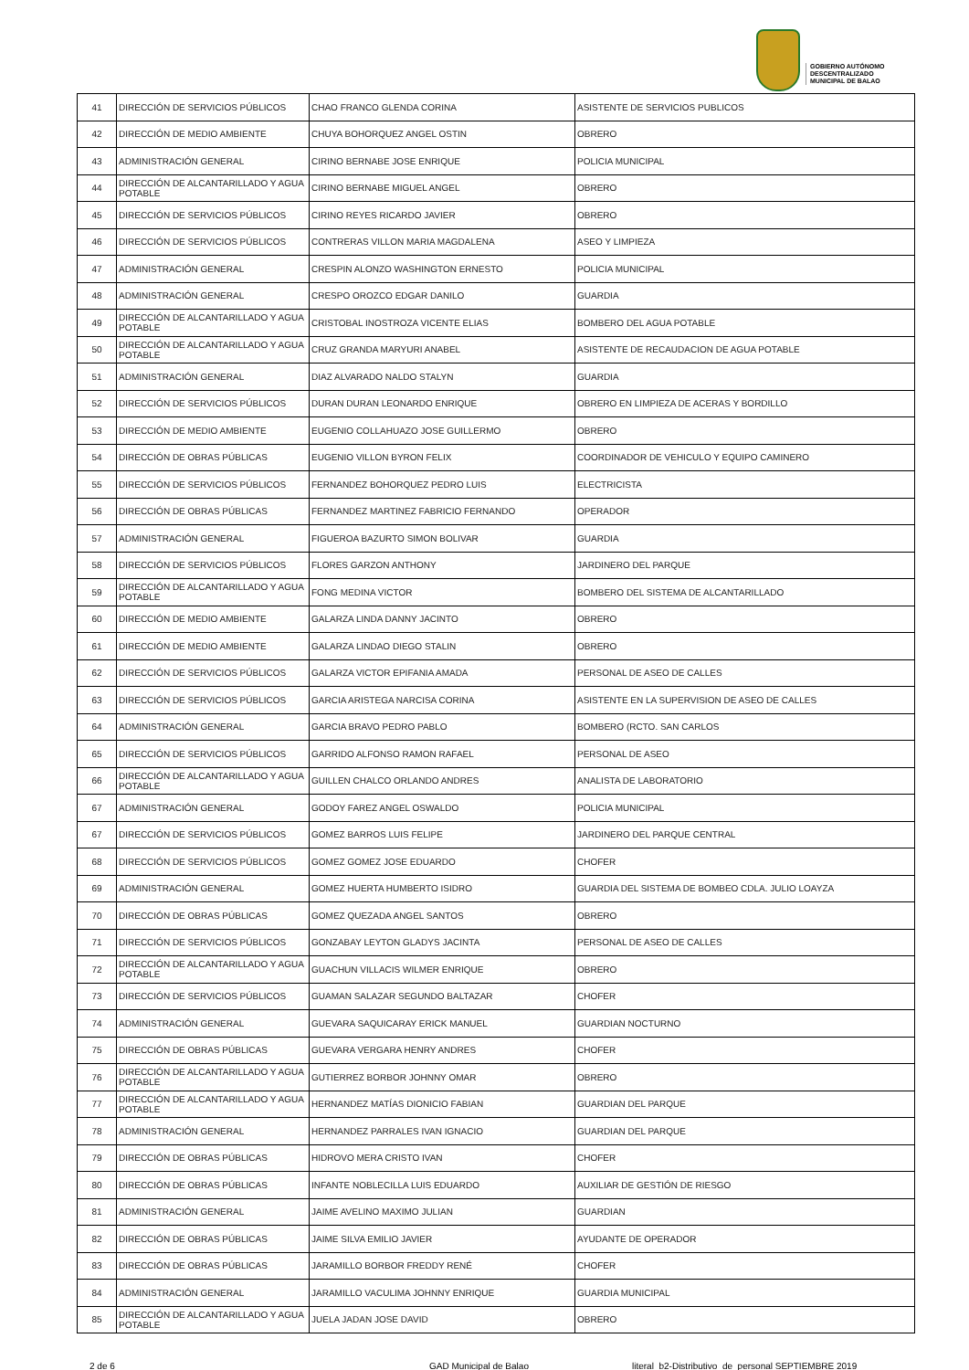GOBIERNO AUTÓNOMO
DESCENTRALIZADO
MUNICIPAL DE BALAO
| 41 | DIRECCIÓN DE SERVICIOS PÚBLICOS | CHAO FRANCO GLENDA CORINA | ASISTENTE DE SERVICIOS PUBLICOS |
| 42 | DIRECCIÓN DE MEDIO AMBIENTE | CHUYA BOHORQUEZ ANGEL OSTIN | OBRERO |
| 43 | ADMINISTRACIÓN GENERAL | CIRINO BERNABE JOSE ENRIQUE | POLICIA MUNICIPAL |
| 44 | DIRECCIÓN DE ALCANTARILLADO Y AGUA POTABLE | CIRINO BERNABE MIGUEL ANGEL | OBRERO |
| 45 | DIRECCIÓN DE SERVICIOS PÚBLICOS | CIRINO REYES RICARDO JAVIER | OBRERO |
| 46 | DIRECCIÓN DE SERVICIOS PÚBLICOS | CONTRERAS VILLON MARIA MAGDALENA | ASEO Y LIMPIEZA |
| 47 | ADMINISTRACIÓN GENERAL | CRESPIN ALONZO WASHINGTON ERNESTO | POLICIA MUNICIPAL |
| 48 | ADMINISTRACIÓN GENERAL | CRESPO OROZCO EDGAR DANILO | GUARDIA |
| 49 | DIRECCIÓN DE ALCANTARILLADO Y AGUA POTABLE | CRISTOBAL INOSTROZA VICENTE ELIAS | BOMBERO DEL AGUA POTABLE |
| 50 | DIRECCIÓN DE ALCANTARILLADO Y AGUA POTABLE | CRUZ GRANDA MARYURI ANABEL | ASISTENTE DE RECAUDACION DE AGUA POTABLE |
| 51 | ADMINISTRACIÓN GENERAL | DIAZ ALVARADO NALDO STALYN | GUARDIA |
| 52 | DIRECCIÓN DE SERVICIOS PÚBLICOS | DURAN DURAN LEONARDO ENRIQUE | OBRERO EN LIMPIEZA DE ACERAS Y BORDILLO |
| 53 | DIRECCIÓN DE MEDIO AMBIENTE | EUGENIO COLLAHUAZO JOSE GUILLERMO | OBRERO |
| 54 | DIRECCIÓN DE OBRAS PÚBLICAS | EUGENIO VILLON BYRON FELIX | COORDINADOR DE VEHICULO Y EQUIPO CAMINERO |
| 55 | DIRECCIÓN DE SERVICIOS PÚBLICOS | FERNANDEZ BOHORQUEZ PEDRO LUIS | ELECTRICISTA |
| 56 | DIRECCIÓN DE OBRAS PÚBLICAS | FERNANDEZ MARTINEZ FABRICIO FERNANDO | OPERADOR |
| 57 | ADMINISTRACIÓN GENERAL | FIGUEROA BAZURTO SIMON BOLIVAR | GUARDIA |
| 58 | DIRECCIÓN DE SERVICIOS PÚBLICOS | FLORES GARZON ANTHONY | JARDINERO DEL PARQUE |
| 59 | DIRECCIÓN DE ALCANTARILLADO Y AGUA POTABLE | FONG MEDINA VICTOR | BOMBERO DEL SISTEMA DE ALCANTARILLADO |
| 60 | DIRECCIÓN DE MEDIO AMBIENTE | GALARZA LINDA DANNY JACINTO | OBRERO |
| 61 | DIRECCIÓN DE MEDIO AMBIENTE | GALARZA LINDAO DIEGO STALIN | OBRERO |
| 62 | DIRECCIÓN DE SERVICIOS PÚBLICOS | GALARZA VICTOR EPIFANIA AMADA | PERSONAL DE ASEO DE CALLES |
| 63 | DIRECCIÓN DE SERVICIOS PÚBLICOS | GARCIA ARISTEGA NARCISA CORINA | ASISTENTE EN LA SUPERVISION DE ASEO DE CALLES |
| 64 | ADMINISTRACIÓN GENERAL | GARCIA BRAVO PEDRO PABLO | BOMBERO (RCTO. SAN CARLOS |
| 65 | DIRECCIÓN DE SERVICIOS PÚBLICOS | GARRIDO ALFONSO RAMON RAFAEL | PERSONAL DE ASEO |
| 66 | DIRECCIÓN DE ALCANTARILLADO Y AGUA POTABLE | GUILLEN CHALCO ORLANDO ANDRES | ANALISTA DE LABORATORIO |
| 67 | ADMINISTRACIÓN GENERAL | GODOY FAREZ ANGEL OSWALDO | POLICIA MUNICIPAL |
| 67 | DIRECCIÓN DE SERVICIOS PÚBLICOS | GOMEZ BARROS LUIS FELIPE | JARDINERO DEL PARQUE CENTRAL |
| 68 | DIRECCIÓN DE SERVICIOS PÚBLICOS | GOMEZ GOMEZ JOSE EDUARDO | CHOFER |
| 69 | ADMINISTRACIÓN GENERAL | GOMEZ HUERTA HUMBERTO ISIDRO | GUARDIA DEL SISTEMA DE BOMBEO CDLA. JULIO LOAYZA |
| 70 | DIRECCIÓN DE OBRAS PÚBLICAS | GOMEZ QUEZADA ANGEL SANTOS | OBRERO |
| 71 | DIRECCIÓN DE SERVICIOS PÚBLICOS | GONZABAY LEYTON GLADYS JACINTA | PERSONAL DE ASEO DE CALLES |
| 72 | DIRECCIÓN DE ALCANTARILLADO Y AGUA POTABLE | GUACHUN VILLACIS WILMER ENRIQUE | OBRERO |
| 73 | DIRECCIÓN DE SERVICIOS PÚBLICOS | GUAMAN SALAZAR SEGUNDO BALTAZAR | CHOFER |
| 74 | ADMINISTRACIÓN GENERAL | GUEVARA SAQUICARAY ERICK MANUEL | GUARDIAN NOCTURNO |
| 75 | DIRECCIÓN DE OBRAS PÚBLICAS | GUEVARA VERGARA HENRY ANDRES | CHOFER |
| 76 | DIRECCIÓN DE ALCANTARILLADO Y AGUA POTABLE | GUTIERREZ BORBOR JOHNNY OMAR | OBRERO |
| 77 | DIRECCIÓN DE ALCANTARILLADO Y AGUA POTABLE | HERNANDEZ MATÍAS DIONICIO FABIAN | GUARDIAN DEL PARQUE |
| 78 | ADMINISTRACIÓN GENERAL | HERNANDEZ PARRALES IVAN IGNACIO | GUARDIAN DEL PARQUE |
| 79 | DIRECCIÓN DE OBRAS PÚBLICAS | HIDROVO MERA CRISTO IVAN | CHOFER |
| 80 | DIRECCIÓN DE OBRAS PÚBLICAS | INFANTE NOBLECILLA LUIS EDUARDO | AUXILIAR DE GESTIÓN DE RIESGO |
| 81 | ADMINISTRACIÓN GENERAL | JAIME AVELINO MAXIMO JULIAN | GUARDIAN |
| 82 | DIRECCIÓN DE OBRAS PÚBLICAS | JAIME SILVA EMILIO JAVIER | AYUDANTE DE OPERADOR |
| 83 | DIRECCIÓN DE OBRAS PÚBLICAS | JARAMILLO BORBOR FREDDY RENÉ | CHOFER |
| 84 | ADMINISTRACIÓN GENERAL | JARAMILLO VACULIMA JOHNNY ENRIQUE | GUARDIA MUNICIPAL |
| 85 | DIRECCIÓN DE ALCANTARILLADO Y AGUA POTABLE | JUELA JADAN JOSE DAVID | OBRERO |
2 de 6 GAD Municipal de Balao literal_b2-Distributivo_de_personal SEPTIEMBRE 2019